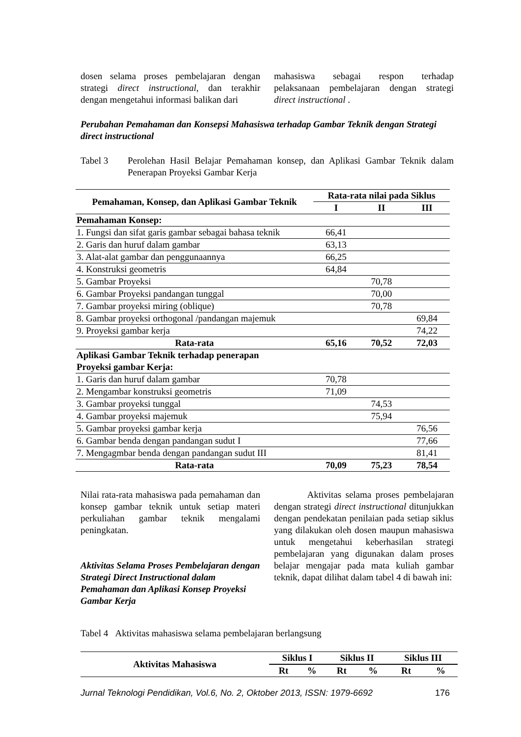dosen selama proses pembelajaran dengan strategi direct instructional, dan terakhir dengan mengetahui informasi balikan dari
mahasiswa sebagai respon terhadap pelaksanaan pembelajaran dengan strategi direct instructional .
Perubahan Pemahaman dan Konsepsi Mahasiswa terhadap Gambar Teknik dengan Strategi direct instructional
Tabel 3 Perolehan Hasil Belajar Pemahaman konsep, dan Aplikasi Gambar Teknik dalam Penerapan Proyeksi Gambar Kerja
| Pemahaman, Konsep, dan Aplikasi Gambar Teknik | Rata-rata nilai pada Siklus | | |
| --- | --- | --- | --- |
| | I | II | III |
| Pemahaman Konsep: | | | |
| 1. Fungsi dan sifat garis gambar sebagai bahasa teknik | 66,41 | | |
| 2. Garis dan huruf dalam gambar | 63,13 | | |
| 3. Alat-alat gambar dan penggunaannya | 66,25 | | |
| 4. Konstruksi geometris | 64,84 | | |
| 5. Gambar Proyeksi | | 70,78 | |
| 6. Gambar Proyeksi pandangan tunggal | | 70,00 | |
| 7. Gambar proyeksi miring (oblique) | | 70,78 | |
| 8. Gambar proyeksi orthogonal /pandangan majemuk | | | 69,84 |
| 9. Proyeksi gambar kerja | | | 74,22 |
| Rata-rata | 65,16 | 70,52 | 72,03 |
| Aplikasi Gambar Teknik terhadap penerapan Proyeksi gambar Kerja: | | | |
| 1. Garis dan huruf dalam gambar | 70,78 | | |
| 2. Mengambar konstruksi geometris | 71,09 | | |
| 3. Gambar proyeksi tunggal | | 74,53 | |
| 4. Gambar proyeksi majemuk | | 75,94 | |
| 5. Gambar proyeksi gambar kerja | | | 76,56 |
| 6. Gambar benda dengan pandangan sudut I | | | 77,66 |
| 7. Mengagmbar benda dengan pandangan sudut III | | | 81,41 |
| Rata-rata | 70,09 | 75,23 | 78,54 |
Nilai rata-rata mahasiswa pada pemahaman dan konsep gambar teknik untuk setiap materi perkuliahan gambar teknik mengalami peningkatan.
Aktivitas Selama Proses Pembelajaran dengan Strategi Direct Instructional dalam Pemahaman dan Aplikasi Konsep Proyeksi Gambar Kerja
Aktivitas selama proses pembelajaran dengan strategi direct instructional ditunjukkan dengan pendekatan penilaian pada setiap siklus yang dilakukan oleh dosen maupun mahasiswa untuk mengetahui keberhasilan strategi pembelajaran yang digunakan dalam proses belajar mengajar pada mata kuliah gambar teknik, dapat dilihat dalam tabel 4 di bawah ini:
Tabel 4 Aktivitas mahasiswa selama pembelajaran berlangsung
| Aktivitas Mahasiswa | Siklus I | | Siklus II | | Siklus III | |
| --- | --- | --- | --- | --- | --- | --- |
| | Rt | % | Rt | % | Rt | % |
Jurnal Teknologi Pendidikan, Vol.6, No. 2, Oktober 2013, ISSN: 1979-6692 176